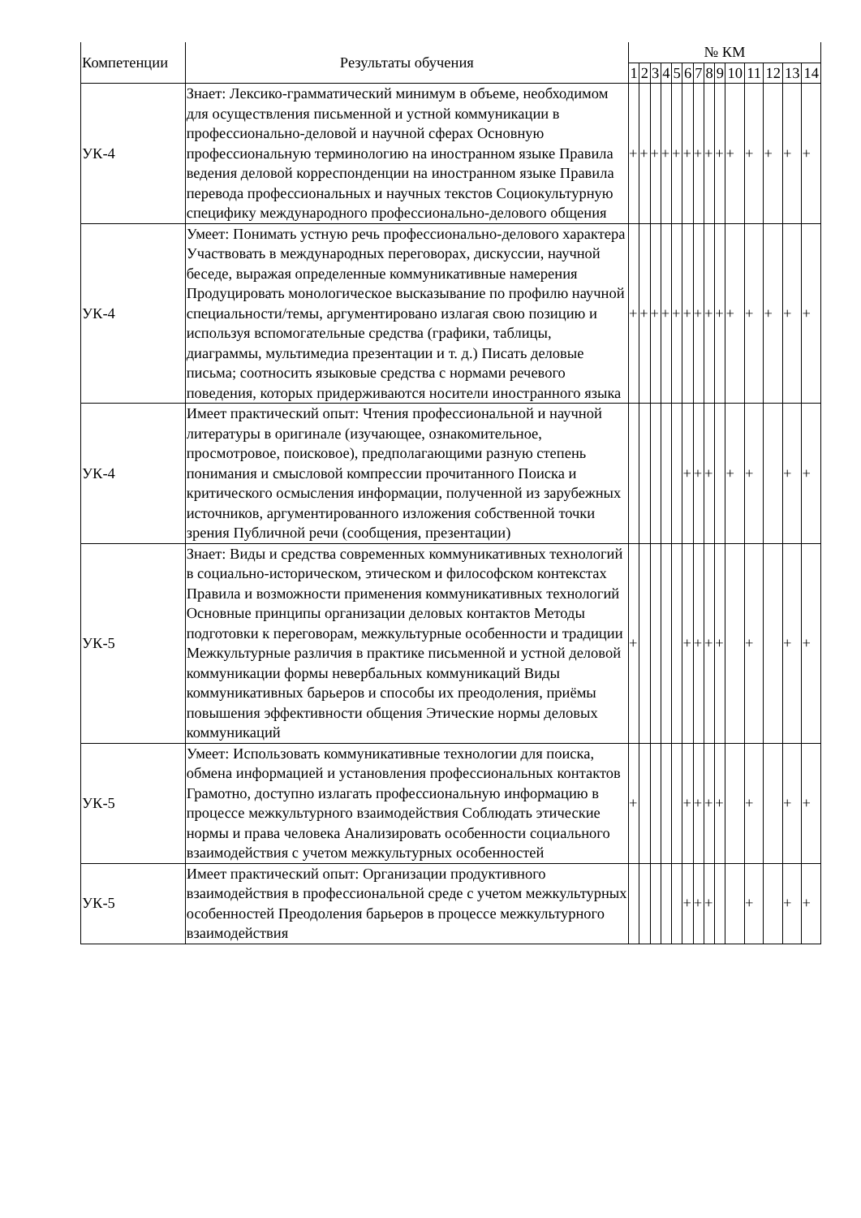| Компетенции | Результаты обучения | № КМ | | | | | | | | | | | | | |
| --- | --- | --- | --- | --- | --- | --- | --- | --- | --- | --- | --- | --- | --- | --- | --- |
| | | 1 | 2 | 3 | 4 | 5 | 6 | 7 | 8 | 9 | 10 | 11 | 12 | 13 | 14 |
| УК-4 | Знает: Лексико-грамматический минимум в объеме, необходимом для осуществления письменной и устной коммуникации в профессионально-деловой и научной сферах Основную профессиональную терминологию на иностранном языке Правила ведения деловой корреспонденции на иностранном языке Правила перевода профессиональных и научных текстов Социокультурную специфику международного профессионально-делового общения | + | + | + | + | + | + | + | + | + | + | + | + | + | + |
| УК-4 | Умеет: Понимать устную речь профессионально-делового характера Участвовать в международных переговорах, дискуссии, научной беседе, выражая определенные коммуникативные намерения Продуцировать монологическое высказывание по профилю научной специальности/темы, аргументировано излагая свою позицию и используя вспомогательные средства (графики, таблицы, диаграммы, мультимедиа презентации и т. д.) Писать деловые письма; соотносить языковые средства с нормами речевого поведения, которых придерживаются носители иностранного языка | + | + | + | + | + | + | + | + | + | + | + | + | + | + |
| УК-4 | Имеет практический опыт: Чтения профессиональной и научной литературы в оригинале (изучающее, ознакомительное, просмотровое, поисковое), предполагающими разную степень понимания и смысловой компрессии прочитанного Поиска и критического осмысления информации, полученной из зарубежных источников, аргументированного изложения собственной точки зрения Публичной речи (сообщения, презентации) | | | | | | + | + | + | | + | + | | + | + |
| УК-5 | Знает: Виды и средства современных коммуникативных технологий в социально-историческом, этическом и философском контекстах Правила и возможности применения коммуникативных технологий Основные принципы организации деловых контактов Методы подготовки к переговорам, межкультурные особенности и традиции Межкультурные различия в практике письменной и устной деловой коммуникации формы невербальных коммуникаций Виды коммуникативных барьеров и способы их преодоления, приёмы повышения эффективности общения Этические нормы деловых коммуникаций | + | | | | | + | + | + | + | | + | | + | + |
| УК-5 | Умеет: Использовать коммуникативные технологии для поиска, обмена информацией и установления профессиональных контактов Грамотно, доступно излагать профессиональную информацию в процессе межкультурного взаимодействия Соблюдать этические нормы и права человека Анализировать особенности социального взаимодействия с учетом межкультурных особенностей | + | | | | | + | + | + | + | | + | | + | + |
| УК-5 | Имеет практический опыт: Организации продуктивного взаимодействия в профессиональной среде с учетом межкультурных особенностей Преодоления барьеров в процессе межкультурного взаимодействия | | | | | | + | + | + | | | + | | + | + |